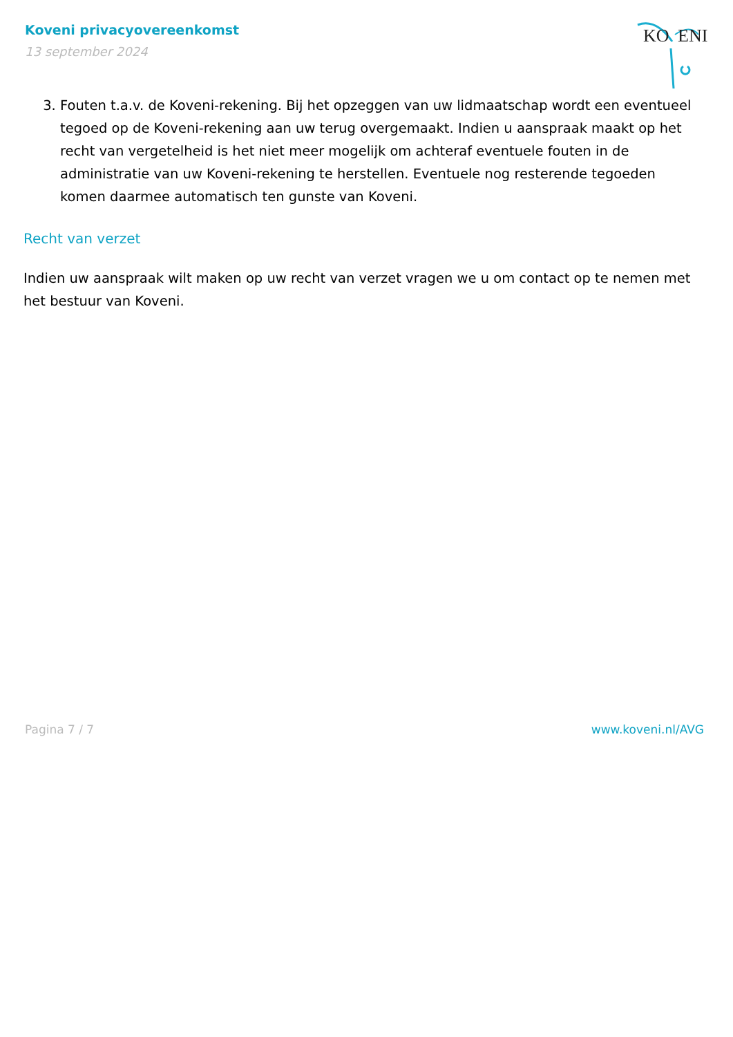Koveni privacyovereenkomst
13 september 2024
KO
ENI
3. Fouten t.a.v. de Koveni-rekening. Bij het opzeggen van uw lidmaatschap wordt een eventueel tegoed op de Koveni-rekening aan uw terug overgemaakt. Indien u aanspraak maakt op het recht van vergetelheid is het niet meer mogelijk om achteraf eventuele fouten in de administratie van uw Koveni-rekening te herstellen. Eventuele nog resterende tegoeden komen daarmee automatisch ten gunste van Koveni.
Recht van verzet
Indien uw aanspraak wilt maken op uw recht van verzet vragen we u om contact op te nemen met het bestuur van Koveni.
Pagina 7 / 7 www.koveni.nl/AVG